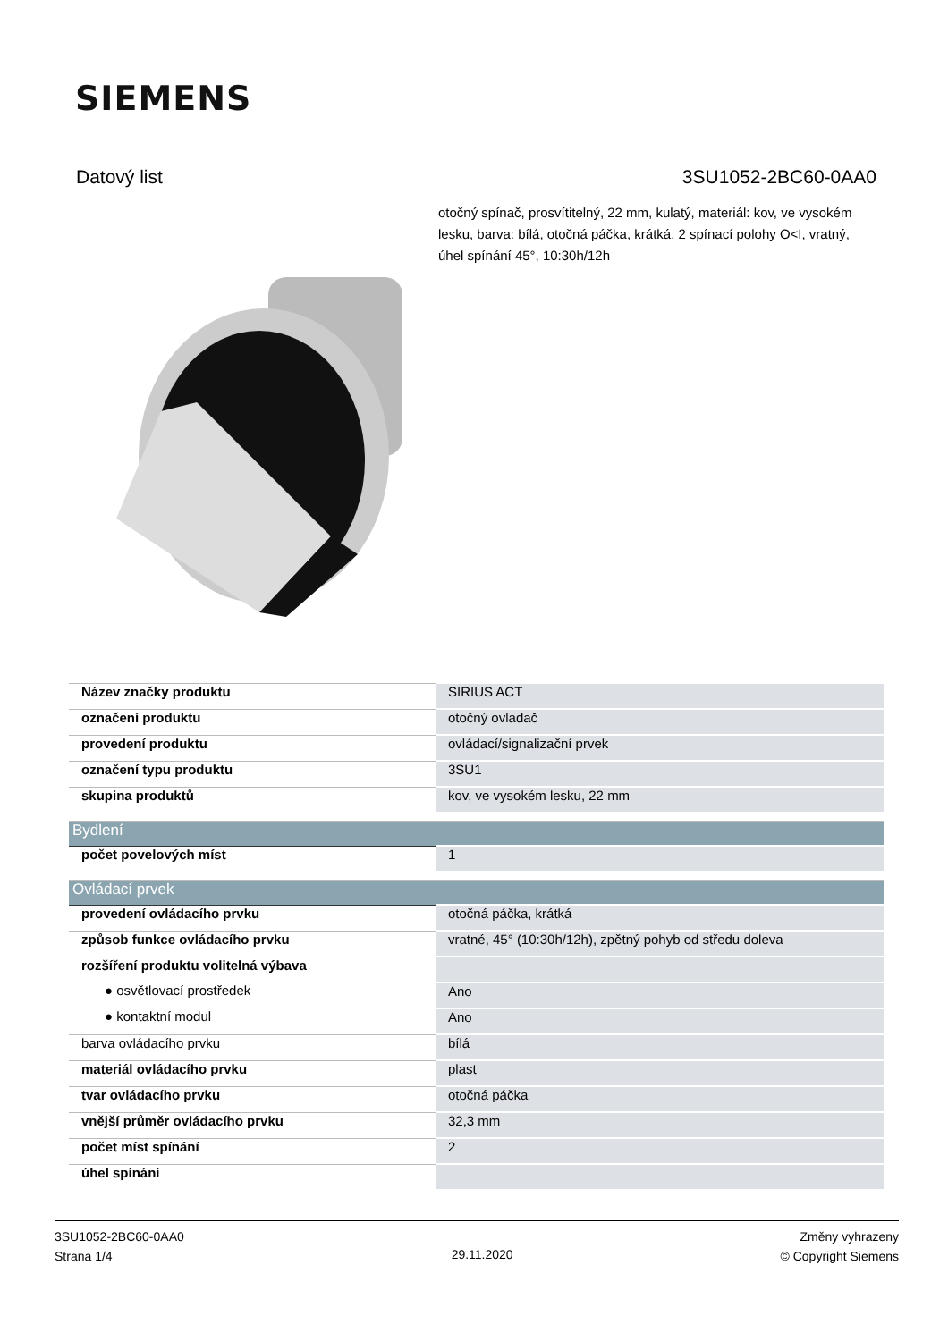SIEMENS
Datový list 3SU1052-2BC60-0AA0
otočný spínač, prosvítitelný, 22 mm, kulatý, materiál: kov, ve vysokém lesku, barva: bílá, otočná páčka, krátká, 2 spínací polohy O<I, vratný, úhel spínání 45°, 10:30h/12h
| Název značky produktu | SIRIUS ACT |
| označení produktu | otočný ovladač |
| provedení produktu | ovládací/signalizační prvek |
| označení typu produktu | 3SU1 |
| skupina produktů | kov, ve vysokém lesku, 22 mm |
| Bydlení | |
| počet povelových míst | 1 |
| Ovládací prvek | |
| provedení ovládacího prvku | otočná páčka, krátká |
| způsob funkce ovládacího prvku | vratné, 45° (10:30h/12h), zpětný pohyb od středu doleva |
| rozšíření produktu volitelná výbava | |
| ● osvětlovací prostředek | Ano |
| ● kontaktní modul | Ano |
| barva ovládacího prvku | bílá |
| materiál ovládacího prvku | plast |
| tvar ovládacího prvku | otočná páčka |
| vnější průměr ovládacího prvku | 32,3 mm |
| počet míst spínání | 2 |
| úhel spínání | |
3SU1052-2BC60-0AA0
Strana 1/4
29.11.2020
Změny vyhrazeny
© Copyright Siemens